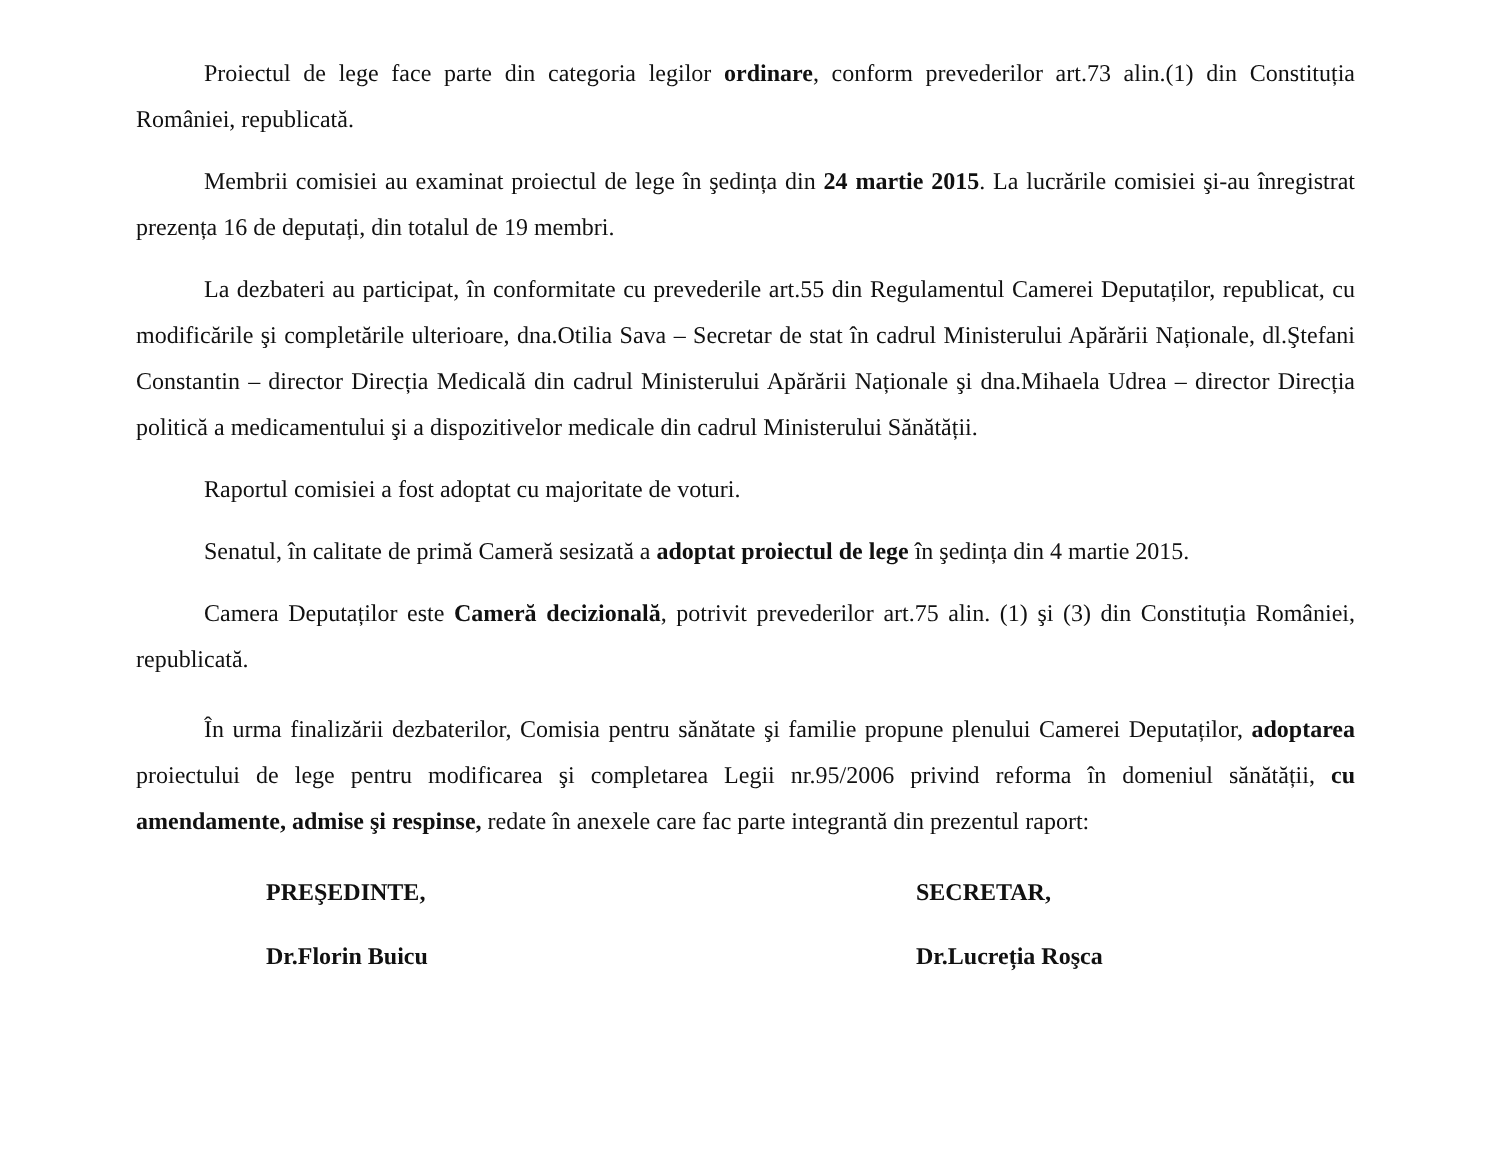Proiectul de lege face parte din categoria legilor ordinare, conform prevederilor art.73 alin.(1) din Constituția României, republicată.
Membrii comisiei au examinat proiectul de lege în şedința din 24 martie 2015. La lucrările comisiei şi-au înregistrat prezența 16 de deputați, din totalul de 19 membri.
La dezbateri au participat, în conformitate cu prevederile art.55 din Regulamentul Camerei Deputaților, republicat, cu modificările şi completările ulterioare, dna.Otilia Sava – Secretar de stat în cadrul Ministerului Apărării Naționale, dl.Ştefani Constantin – director Direcția Medicală din cadrul Ministerului Apărării Naționale şi dna.Mihaela Udrea – director Direcția politică a medicamentului şi a dispozitivelor medicale din cadrul Ministerului Sănătății.
Raportul comisiei a fost adoptat cu majoritate de voturi.
Senatul, în calitate de primă Cameră sesizată a adoptat proiectul de lege în şedința din 4 martie 2015.
Camera Deputaților este Cameră decizională, potrivit prevederilor art.75 alin. (1) şi (3) din Constituția României, republicată.
În urma finalizării dezbaterilor, Comisia pentru sănătate şi familie propune plenului Camerei Deputaților, adoptarea proiectului de lege pentru modificarea şi completarea Legii nr.95/2006 privind reforma în domeniul sănătății, cu amendamente, admise şi respinse, redate în anexele care fac parte integrantă din prezentul raport:
PREŞEDINTE,
Dr.Florin Buicu
SECRETAR,
Dr.Lucreția Roşca